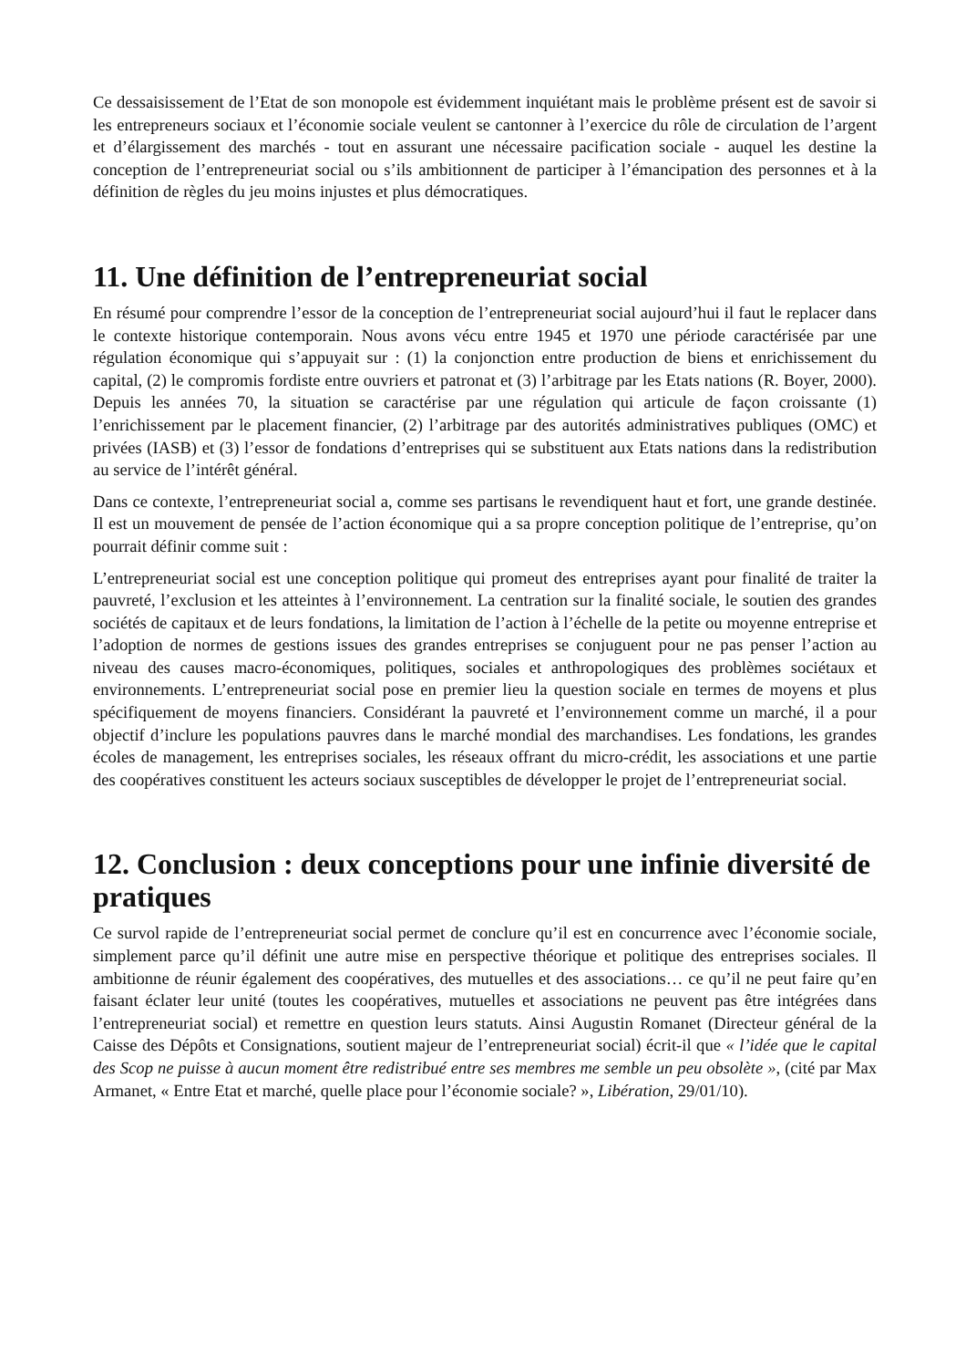Ce dessaisissement de l’Etat de son monopole est évidemment inquiétant mais le problème présent est de savoir si les entrepreneurs sociaux et l’économie sociale veulent se cantonner à l’exercice du rôle de circulation de l’argent et d’élargissement des marchés - tout en assurant une nécessaire pacification sociale - auquel les destine la conception de l’entrepreneuriat social ou s’ils ambitionnent de participer à l’émancipation des personnes et à la définition de règles du jeu moins injustes et plus démocratiques.
11. Une définition de l’entrepreneuriat social
En résumé pour comprendre l’essor de la conception de l’entrepreneuriat social aujourd’hui il faut le replacer dans le contexte historique contemporain. Nous avons vécu entre 1945 et 1970 une période caractérisée par une régulation économique qui s’appuyait sur : (1) la conjonction entre production de biens et enrichissement du capital, (2) le compromis fordiste entre ouvriers et patronat et (3) l’arbitrage par les Etats nations (R. Boyer, 2000). Depuis les années 70, la situation se caractérise par une régulation qui articule de façon croissante (1) l’enrichissement par le placement financier, (2) l’arbitrage par des autorités administratives publiques (OMC) et privées (IASB) et (3) l’essor de fondations d’entreprises qui se substituent aux Etats nations dans la redistribution au service de l’intérêt général.
Dans ce contexte, l’entrepreneuriat social a, comme ses partisans le revendiquent haut et fort, une grande destinée. Il est un mouvement de pensée de l’action économique qui a sa propre conception politique de l’entreprise, qu’on pourrait définir comme suit :
L’entrepreneuriat social est une conception politique qui promeut des entreprises ayant pour finalité de traiter la pauvreté, l’exclusion et les atteintes à l’environnement. La centration sur la finalité sociale, le soutien des grandes sociétés de capitaux et de leurs fondations, la limitation de l’action à l’échelle de la petite ou moyenne entreprise et l’adoption de normes de gestions issues des grandes entreprises se conjuguent pour ne pas penser l’action au niveau des causes macro-économiques, politiques, sociales et anthropologiques des problèmes sociétaux et environnements. L’entrepreneuriat social pose en premier lieu la question sociale en termes de moyens et plus spécifiquement de moyens financiers. Considérant la pauvreté et l’environnement comme un marché, il a pour objectif d’inclure les populations pauvres dans le marché mondial des marchandises. Les fondations, les grandes écoles de management, les entreprises sociales, les réseaux offrant du micro-crédit, les associations et une partie des coopératives constituent les acteurs sociaux susceptibles de développer le projet de l’entrepreneuriat social.
12. Conclusion : deux conceptions pour une infinie diversité de pratiques
Ce survol rapide de l’entrepreneuriat social permet de conclure qu’il est en concurrence avec l’économie sociale, simplement parce qu’il définit une autre mise en perspective théorique et politique des entreprises sociales. Il ambitionne de réunir également des coopératives, des mutuelles et des associations… ce qu’il ne peut faire qu’en faisant éclater leur unité (toutes les coopératives, mutuelles et associations ne peuvent pas être intégrées dans l’entrepreneuriat social) et remettre en question leurs statuts. Ainsi Augustin Romanet (Directeur général de la Caisse des Dépôts et Consignations, soutient majeur de l’entrepreneuriat social) écrit-il que « l’idée que le capital des Scop ne puisse à aucun moment être redistribué entre ses membres me semble un peu obsolète », (cité par Max Armanet, « Entre Etat et marché, quelle place pour l’économie sociale? », Libération, 29/01/10).